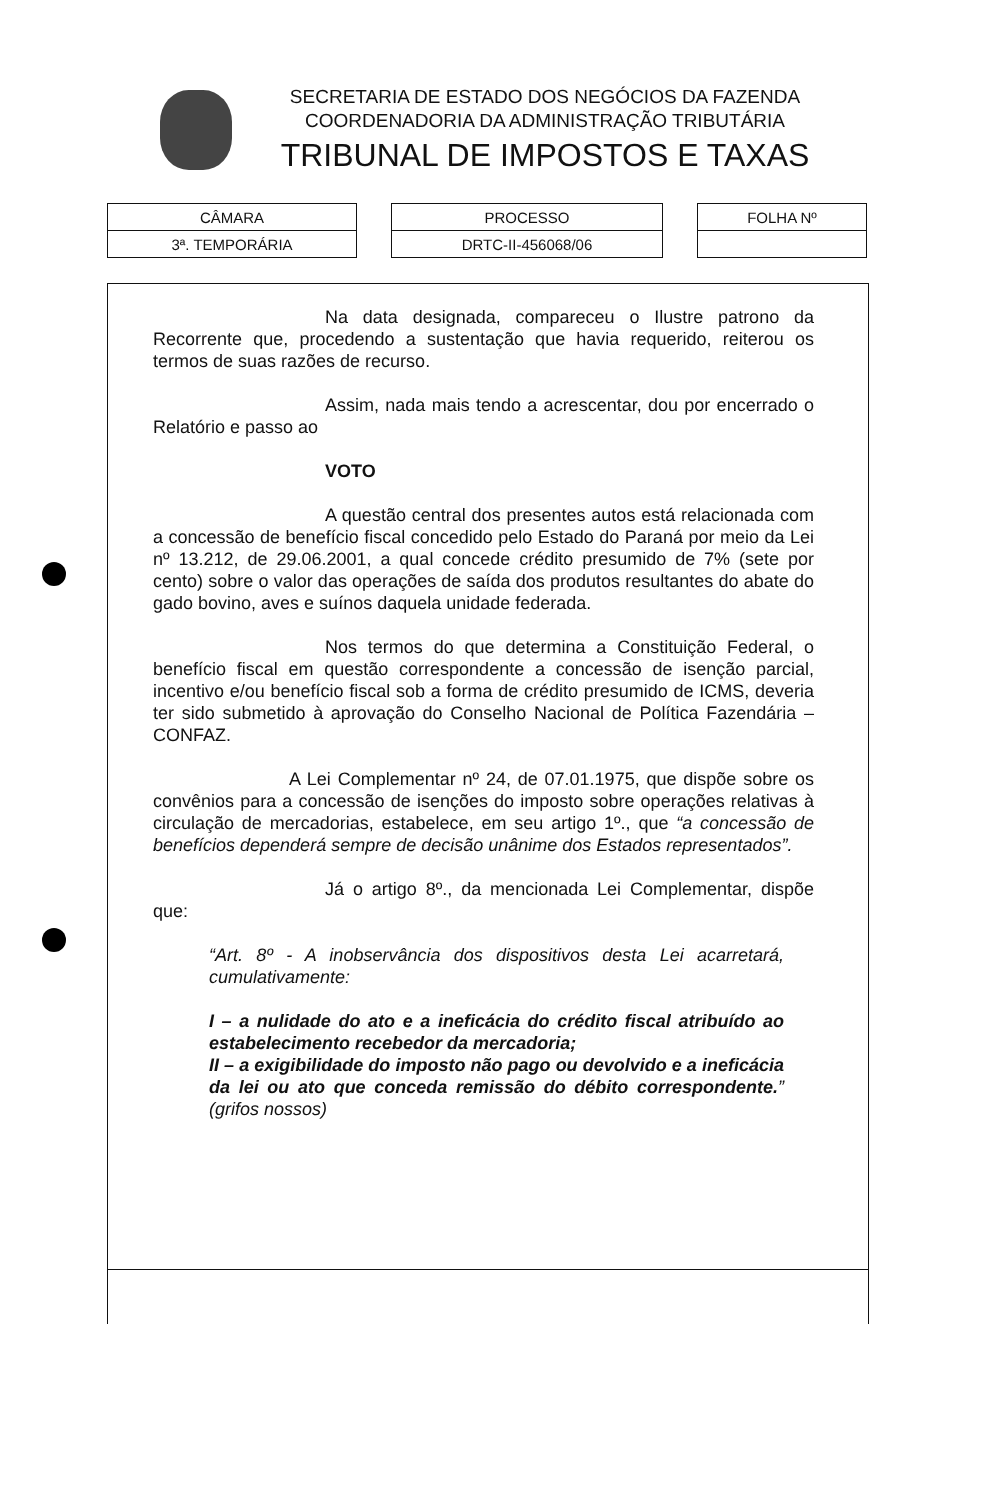SECRETARIA DE ESTADO DOS NEGÓCIOS DA FAZENDA
COORDENADORIA DA ADMINISTRAÇÃO TRIBUTÁRIA
TRIBUNAL DE IMPOSTOS E TAXAS
| CÂMARA |
| --- |
| 3ª. TEMPORÁRIA |
| PROCESSO |
| --- |
| DRTC-II-456068/06 |
| FOLHA Nº |
| --- |
Na data designada, compareceu o Ilustre patrono da Recorrente que, procedendo a sustentação que havia requerido, reiterou os termos de suas razões de recurso.
Assim, nada mais tendo a acrescentar, dou por encerrado o Relatório e passo ao
VOTO
A questão central dos presentes autos está relacionada com a concessão de benefício fiscal concedido pelo Estado do Paraná por meio da Lei nº 13.212, de 29.06.2001, a qual concede crédito presumido de 7% (sete por cento) sobre o valor das operações de saída dos produtos resultantes do abate do gado bovino, aves e suínos daquela unidade federada.
Nos termos do que determina a Constituição Federal, o benefício fiscal em questão correspondente a concessão de isenção parcial, incentivo e/ou benefício fiscal sob a forma de crédito presumido de ICMS, deveria ter sido submetido à aprovação do Conselho Nacional de Política Fazendária – CONFAZ.
A Lei Complementar nº 24, de 07.01.1975, que dispõe sobre os convênios para a concessão de isenções do imposto sobre operações relativas à circulação de mercadorias, estabelece, em seu artigo 1º., que “a concessão de benefícios dependerá sempre de decisão unânime dos Estados representados”.
Já o artigo 8º., da mencionada Lei Complementar, dispõe que:
“Art. 8º - A inobservância dos dispositivos desta Lei acarretará, cumulativamente:
I – a nulidade do ato e a ineficácia do crédito fiscal atribuído ao estabelecimento recebedor da mercadoria;
II – a exigibilidade do imposto não pago ou devolvido e a ineficácia da lei ou ato que conceda remissão do débito correspondente.” (grifos nossos)